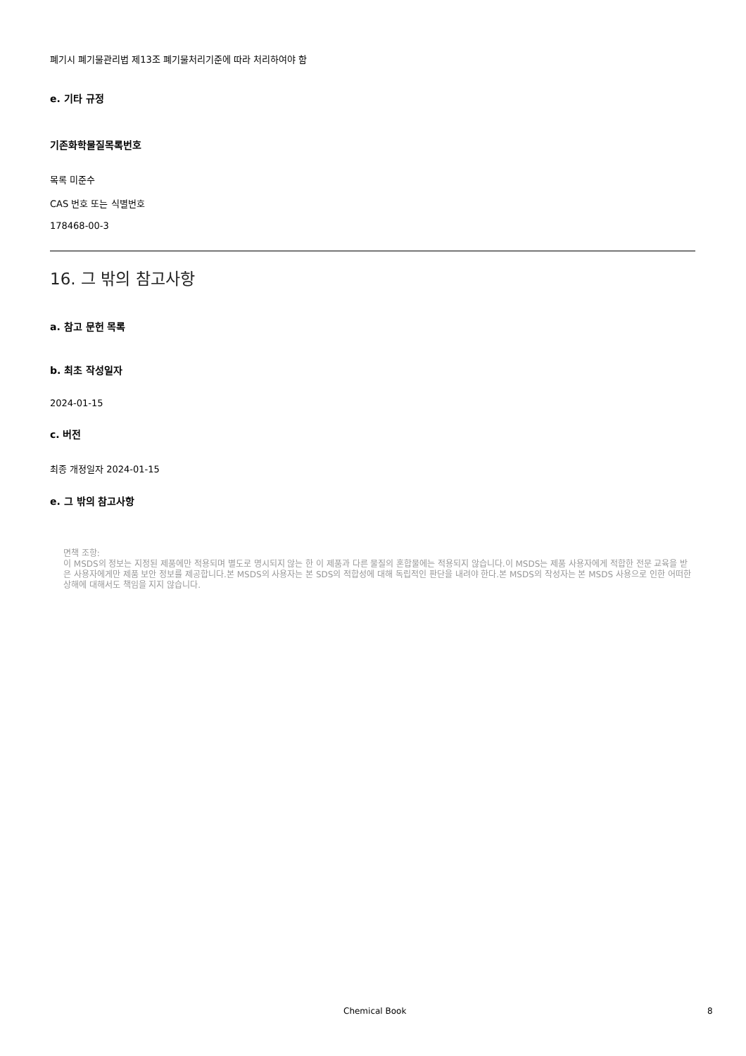폐기시 폐기물관리법 제13조 폐기물처리기준에 따라 처리하여야 함
e. 기타 규정
기존화학물질목록번호
목록 미준수
CAS 번호 또는 식별번호
178468-00-3
16. 그 밖의 참고사항
a. 참고 문헌 목록
b. 최초 작성일자
2024-01-15
c. 버전
최종 개정일자 2024-01-15
e. 그 밖의 참고사항
면책 조항:
이 MSDS의 정보는 지정된 제품에만 적용되며 별도로 명시되지 않는 한 이 제품과 다른 물질의 혼합물에는 적용되지 않습니다.이 MSDS는 제품 사용자에게 적합한 전문 교육을 받은 사용자에게만 제품 보안 정보를 제공합니다.본 MSDS의 사용자는 본 SDS의 적합성에 대해 독립적인 판단을 내려야 한다.본 MSDS의 작성자는 본 MSDS 사용으로 인한 어떠한 상해에 대해서도 책임을 지지 않습니다.
Chemical Book 8